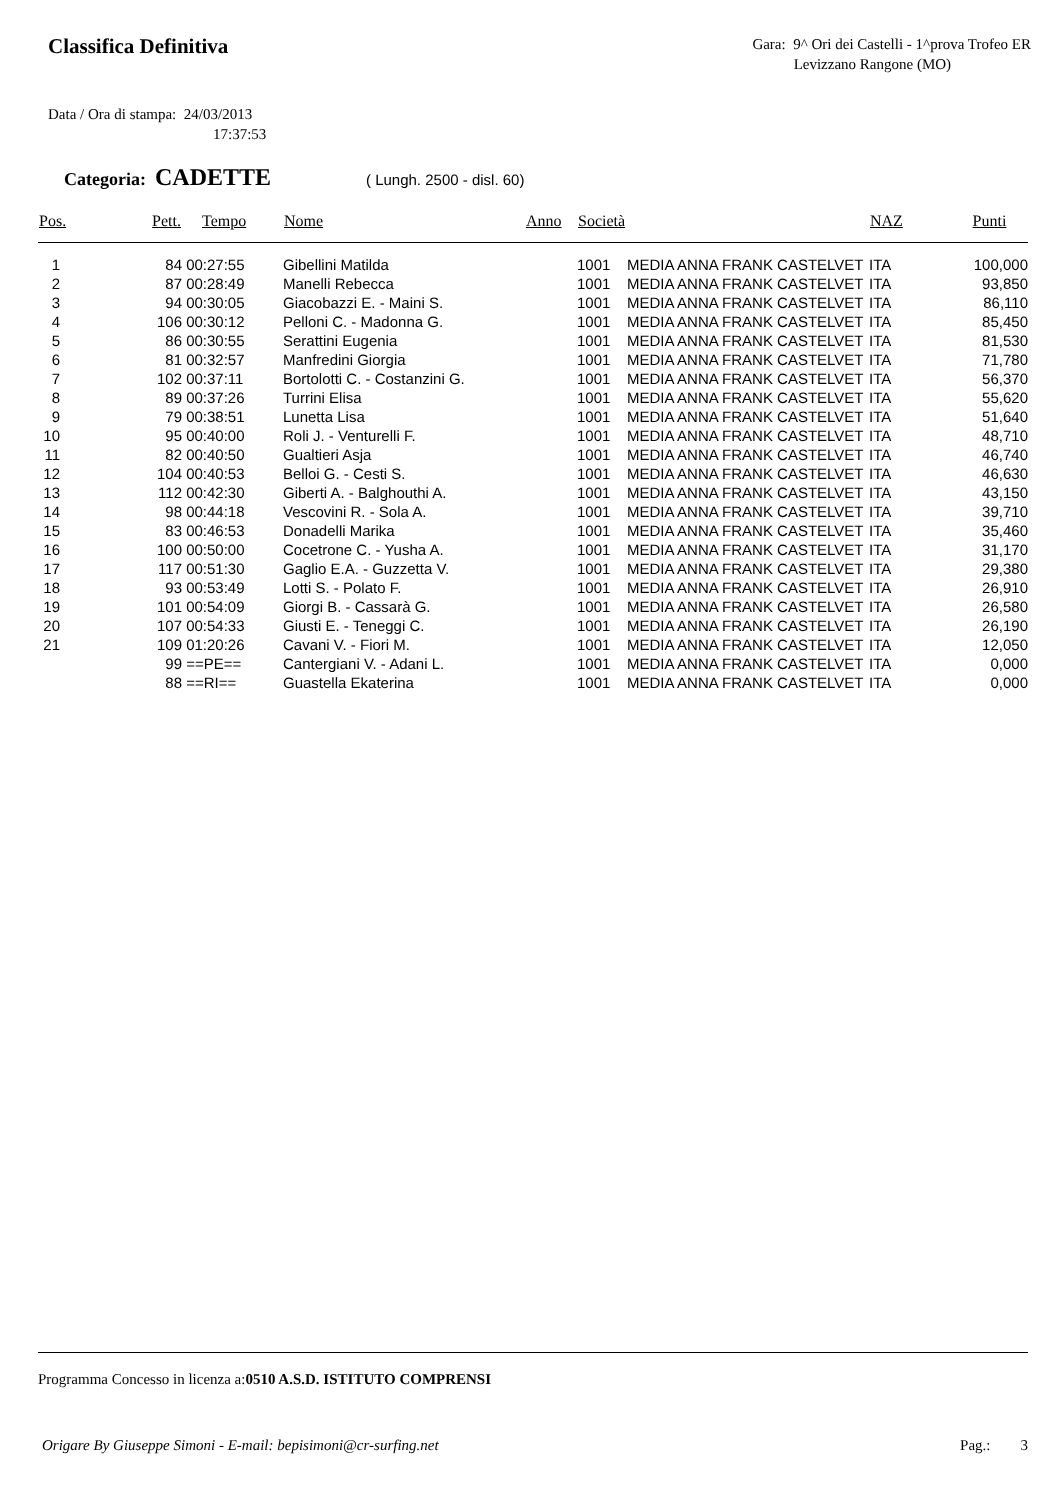Classifica Definitiva
Gara: 9^ Ori dei Castelli - 1^prova Trofeo ER
Levizzano Rangone (MO)
Data / Ora di stampa: 24/03/2013
17:37:53
Categoria: CADETTE ( Lungh. 2500 - disl. 60)
| Pos. | Pett. | Tempo | Nome | Anno | Società | NAZ | Punti |
| --- | --- | --- | --- | --- | --- | --- | --- |
| 1 | 84 | 00:27:55 | Gibellini Matilda | | 1001 MEDIA ANNA FRANK CASTELVET | ITA | 100,000 |
| 2 | 87 | 00:28:49 | Manelli Rebecca | | 1001 MEDIA ANNA FRANK CASTELVET | ITA | 93,850 |
| 3 | 94 | 00:30:05 | Giacobazzi E. - Maini S. | | 1001 MEDIA ANNA FRANK CASTELVET | ITA | 86,110 |
| 4 | 106 | 00:30:12 | Pelloni C. - Madonna G. | | 1001 MEDIA ANNA FRANK CASTELVET | ITA | 85,450 |
| 5 | 86 | 00:30:55 | Serattini Eugenia | | 1001 MEDIA ANNA FRANK CASTELVET | ITA | 81,530 |
| 6 | 81 | 00:32:57 | Manfredini Giorgia | | 1001 MEDIA ANNA FRANK CASTELVET | ITA | 71,780 |
| 7 | 102 | 00:37:11 | Bortolotti C. - Costanzini G. | | 1001 MEDIA ANNA FRANK CASTELVET | ITA | 56,370 |
| 8 | 89 | 00:37:26 | Turrini Elisa | | 1001 MEDIA ANNA FRANK CASTELVET | ITA | 55,620 |
| 9 | 79 | 00:38:51 | Lunetta Lisa | | 1001 MEDIA ANNA FRANK CASTELVET | ITA | 51,640 |
| 10 | 95 | 00:40:00 | Roli J. - Venturelli F. | | 1001 MEDIA ANNA FRANK CASTELVET | ITA | 48,710 |
| 11 | 82 | 00:40:50 | Gualtieri Asja | | 1001 MEDIA ANNA FRANK CASTELVET | ITA | 46,740 |
| 12 | 104 | 00:40:53 | Belloi G. - Cesti S. | | 1001 MEDIA ANNA FRANK CASTELVET | ITA | 46,630 |
| 13 | 112 | 00:42:30 | Giberti A. - Balghouthi A. | | 1001 MEDIA ANNA FRANK CASTELVET | ITA | 43,150 |
| 14 | 98 | 00:44:18 | Vescovini R. - Sola A. | | 1001 MEDIA ANNA FRANK CASTELVET | ITA | 39,710 |
| 15 | 83 | 00:46:53 | Donadelli Marika | | 1001 MEDIA ANNA FRANK CASTELVET | ITA | 35,460 |
| 16 | 100 | 00:50:00 | Cocetrone C. - Yusha A. | | 1001 MEDIA ANNA FRANK CASTELVET | ITA | 31,170 |
| 17 | 117 | 00:51:30 | Gaglio E.A. - Guzzetta V. | | 1001 MEDIA ANNA FRANK CASTELVET | ITA | 29,380 |
| 18 | 93 | 00:53:49 | Lotti S. - Polato F. | | 1001 MEDIA ANNA FRANK CASTELVET | ITA | 26,910 |
| 19 | 101 | 00:54:09 | Giorgi B. - Cassarà G. | | 1001 MEDIA ANNA FRANK CASTELVET | ITA | 26,580 |
| 20 | 107 | 00:54:33 | Giusti E. - Teneggi C. | | 1001 MEDIA ANNA FRANK CASTELVET | ITA | 26,190 |
| 21 | 109 | 01:20:26 | Cavani V. - Fiori M. | | 1001 MEDIA ANNA FRANK CASTELVET | ITA | 12,050 |
| | 99 | ==PE== | Cantergiani V. - Adani L. | | 1001 MEDIA ANNA FRANK CASTELVET | ITA | 0,000 |
| | 88 | ==RI== | Guastella Ekaterina | | 1001 MEDIA ANNA FRANK CASTELVET | ITA | 0,000 |
Programma Concesso in licenza a:0510 A.S.D. ISTITUTO COMPRENSI
Origare By Giuseppe Simoni - E-mail: bepisimoni@cr-surfing.net Pag.: 3